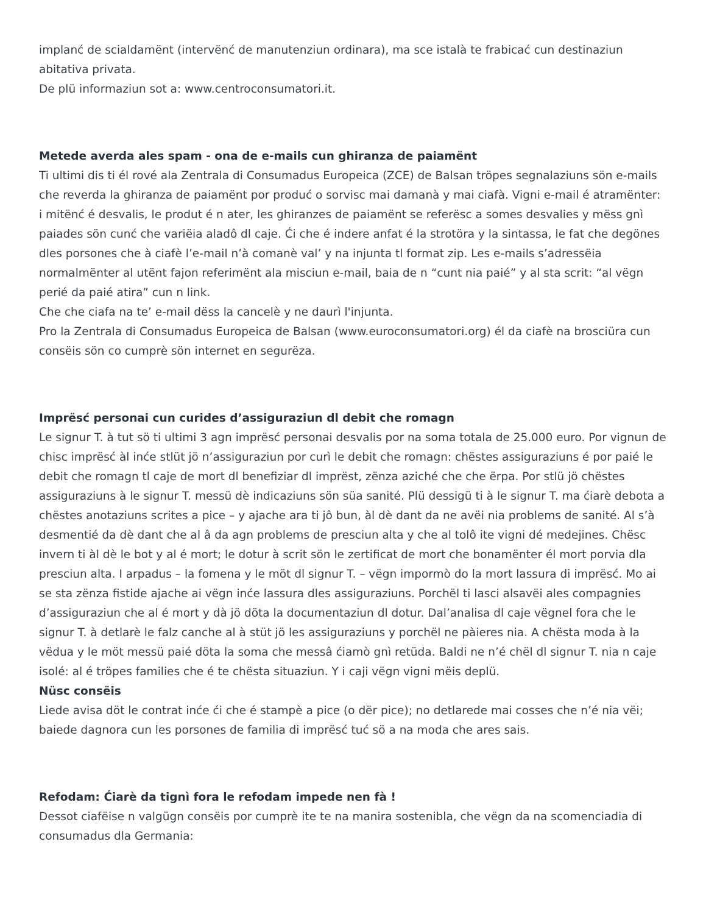implanć de scialdamënt (intervënć de manutenziun ordinara), ma sce istalà te frabicać cun destinaziun abitativa privata.
De plü informaziun sot a: www.centroconsumatori.it.
Metede averda ales spam - ona de e-mails cun ghiranza de paiamënt
Ti ultimi dis ti él rové ala Zentrala di Consumadus Europeica (ZCE) de Balsan tröpes segnalaziuns sön e-mails che reverda la ghiranza de paiamënt por produć o sorvisc mai damanà y mai ciafà. Vigni e-mail é atramënter: i mitënć é desvalis, le produt é n ater, les ghiranzes de paiamënt se referësc a somes desvalies y mëss gnì paiades sön cunć che variëia aladô dl caje. Ći che é indere anfat é la strotöra y la sintassa, le fat che degönes dles porsones che à ciafè l’e-mail n’à comanè val’ y na injunta tl format zip. Les e-mails s’adressëia normalmënter al utënt fajon referimënt ala misciun e-mail, baia de n “cunt nia paié” y al sta scrit: “al vëgn perié da paié atira” cun n link.
Che che ciafa na te’ e-mail dëss la cancelè y ne daurì l'injunta.
Pro la Zentrala di Consumadus Europeica de Balsan (www.euroconsumatori.org) él da ciafè na brosciüra cun consëis sön co cumprè sön internet en segurëza.
Imprësć personai cun curides d’assiguraziun dl debit che romagn
Le signur T. à tut sö ti ultimi 3 agn imprësć personai desvalis por na soma totala de 25.000 euro. Por vignun de chisc imprësć àl inće stlüt jö n’assiguraziun por curì le debit che romagn: chëstes assiguraziuns é por paié le debit che romagn tl caje de mort dl benefiziar dl imprëst, zënza aziché che che ërpa. Por stlü jö chëstes assiguraziuns à le signur T. messü dè indicaziuns sön süa sanité. Plü dessigü ti à le signur T. ma ćiarè debota a chëstes anotaziuns scrites a pice – y ajache ara ti jô bun, àl dè dant da ne avëi nia problems de sanité. Al s’à desmentié da dè dant che al â da agn problems de presciun alta y che al tolô ite vigni dé medejines. Chësc invern ti àl dè le bot y al é mort; le dotur à scrit sön le zertificat de mort che bonamënter él mort porvia dla presciun alta. I arpadus – la fomena y le möt dl signur T. – vëgn impormò do la mort lassura di imprësć. Mo ai se sta zënza fistide ajache ai vëgn inće lassura dles assiguraziuns. Porchël ti lasci alsavëi ales compagnies d’assiguraziun che al é mort y dà jö döta la documentaziun dl dotur. Dal’analisa dl caje vëgnel fora che le signur T. à detlarè le falz canche al à stüt jö les assiguraziuns y porchël ne pàieres nia. A chësta moda à la vëdua y le möt messü paié döta la soma che messâ ćiamò gnì retüda. Baldi ne n’é chël dl signur T. nia n caje isolé: al é tröpes families che é te chësta situaziun. Y i caji vëgn vigni mëis deplü.
Nüsc consëis
Liede avisa döt le contrat inće ći che é stampè a pice (o dër pice); no detlarede mai cosses che n’é nia vëi; baiede dagnora cun les porsones de familia di imprësć tuć sö a na moda che ares sais.
Refodam: Ćiarè da tignì fora le refodam impede nen fà !
Dessot ciafëise n valgügn consëis por cumprè ite te na manira sostenibla, che vëgn da na scomenciadia di consumadus dla Germania: